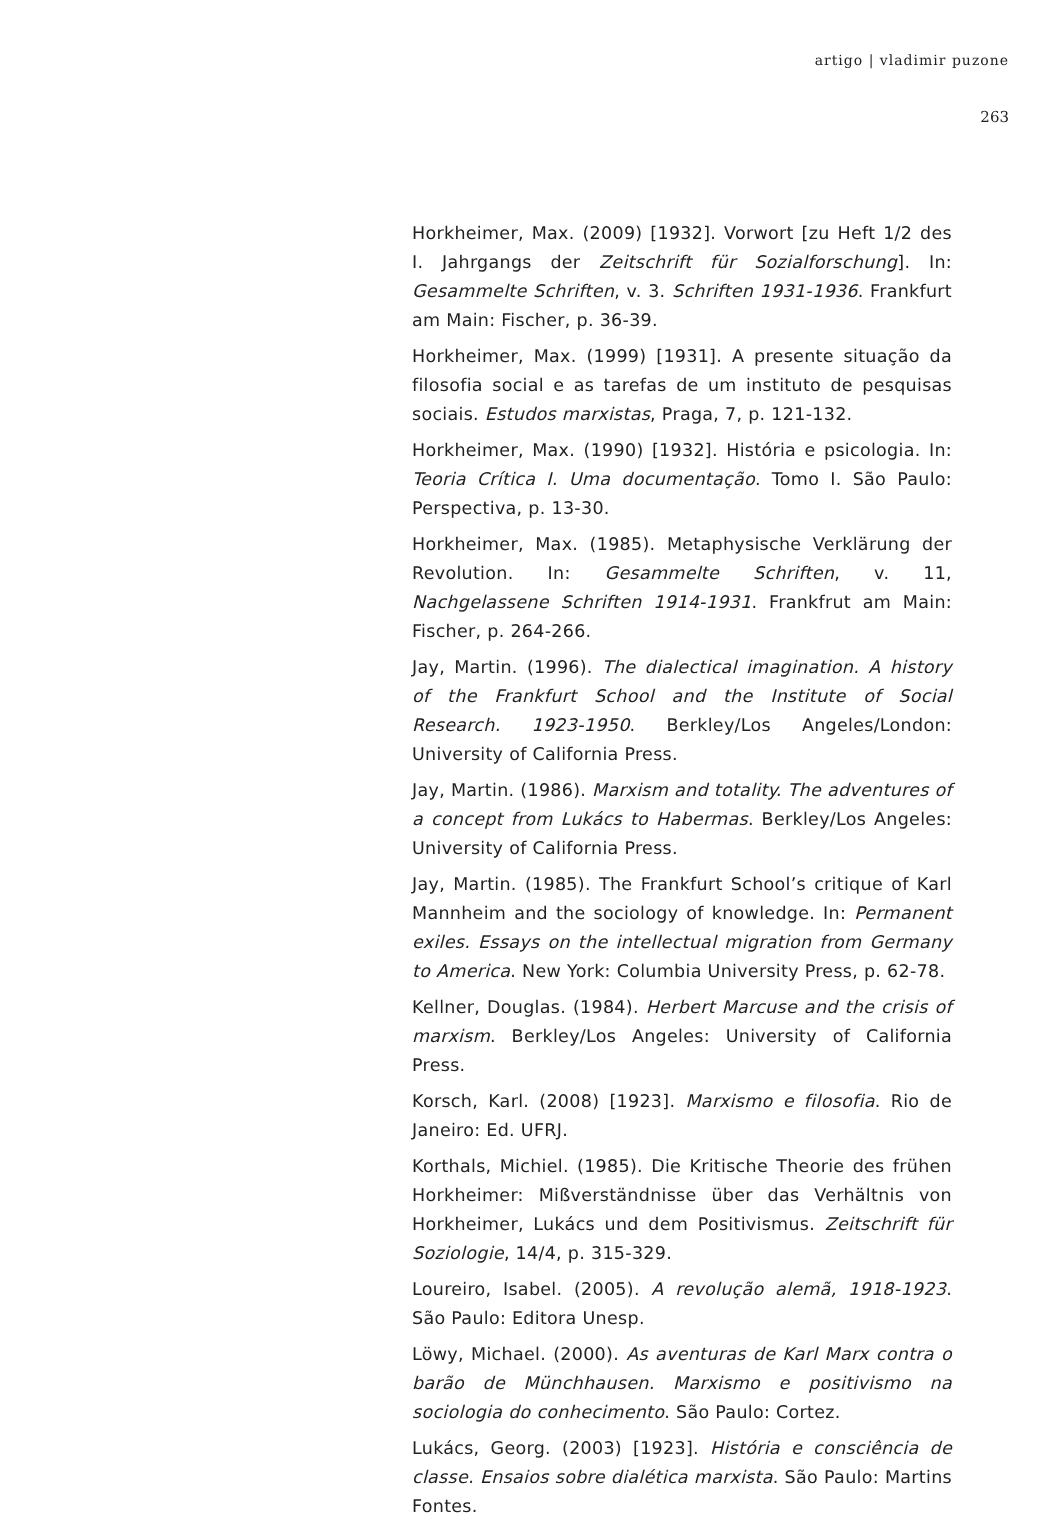artigo | vladimir puzone
263
Horkheimer, Max. (2009) [1932]. Vorwort [zu Heft 1/2 des I. Jahrgangs der Zeitschrift für Sozialforschung]. In: Gesammelte Schriften, v. 3. Schriften 1931-1936. Frankfurt am Main: Fischer, p. 36-39.
Horkheimer, Max. (1999) [1931]. A presente situação da filosofia social e as tarefas de um instituto de pesquisas sociais. Estudos marxistas, Praga, 7, p. 121-132.
Horkheimer, Max. (1990) [1932]. História e psicologia. In: Teoria Crítica I. Uma documentação. Tomo I. São Paulo: Perspectiva, p. 13-30.
Horkheimer, Max. (1985). Metaphysische Verklärung der Revolution. In: Gesammelte Schriften, v. 11, Nachgelassene Schriften 1914-1931. Frankfrut am Main: Fischer, p. 264-266.
Jay, Martin. (1996). The dialectical imagination. A history of the Frankfurt School and the Institute of Social Research. 1923-1950. Berkley/Los Angeles/London: University of California Press.
Jay, Martin. (1986). Marxism and totality. The adventures of a concept from Lukács to Habermas. Berkley/Los Angeles: University of California Press.
Jay, Martin. (1985). The Frankfurt School’s critique of Karl Mannheim and the sociology of knowledge. In: Permanent exiles. Essays on the intellectual migration from Germany to America. New York: Columbia University Press, p. 62-78.
Kellner, Douglas. (1984). Herbert Marcuse and the crisis of marxism. Berkley/Los Angeles: University of California Press.
Korsch, Karl. (2008) [1923]. Marxismo e filosofia. Rio de Janeiro: Ed. UFRJ.
Korthals, Michiel. (1985). Die Kritische Theorie des frühen Horkheimer: Mißverständnisse über das Verhältnis von Horkheimer, Lukács und dem Positivismus. Zeitschrift für Soziologie, 14/4, p. 315-329.
Loureiro, Isabel. (2005). A revolução alemã, 1918-1923. São Paulo: Editora Unesp.
Löwy, Michael. (2000). As aventuras de Karl Marx contra o barão de Münchhausen. Marxismo e positivismo na sociologia do conhecimento. São Paulo: Cortez.
Lukács, Georg. (2003) [1923]. História e consciência de classe. Ensaios sobre dialética marxista. São Paulo: Martins Fontes.